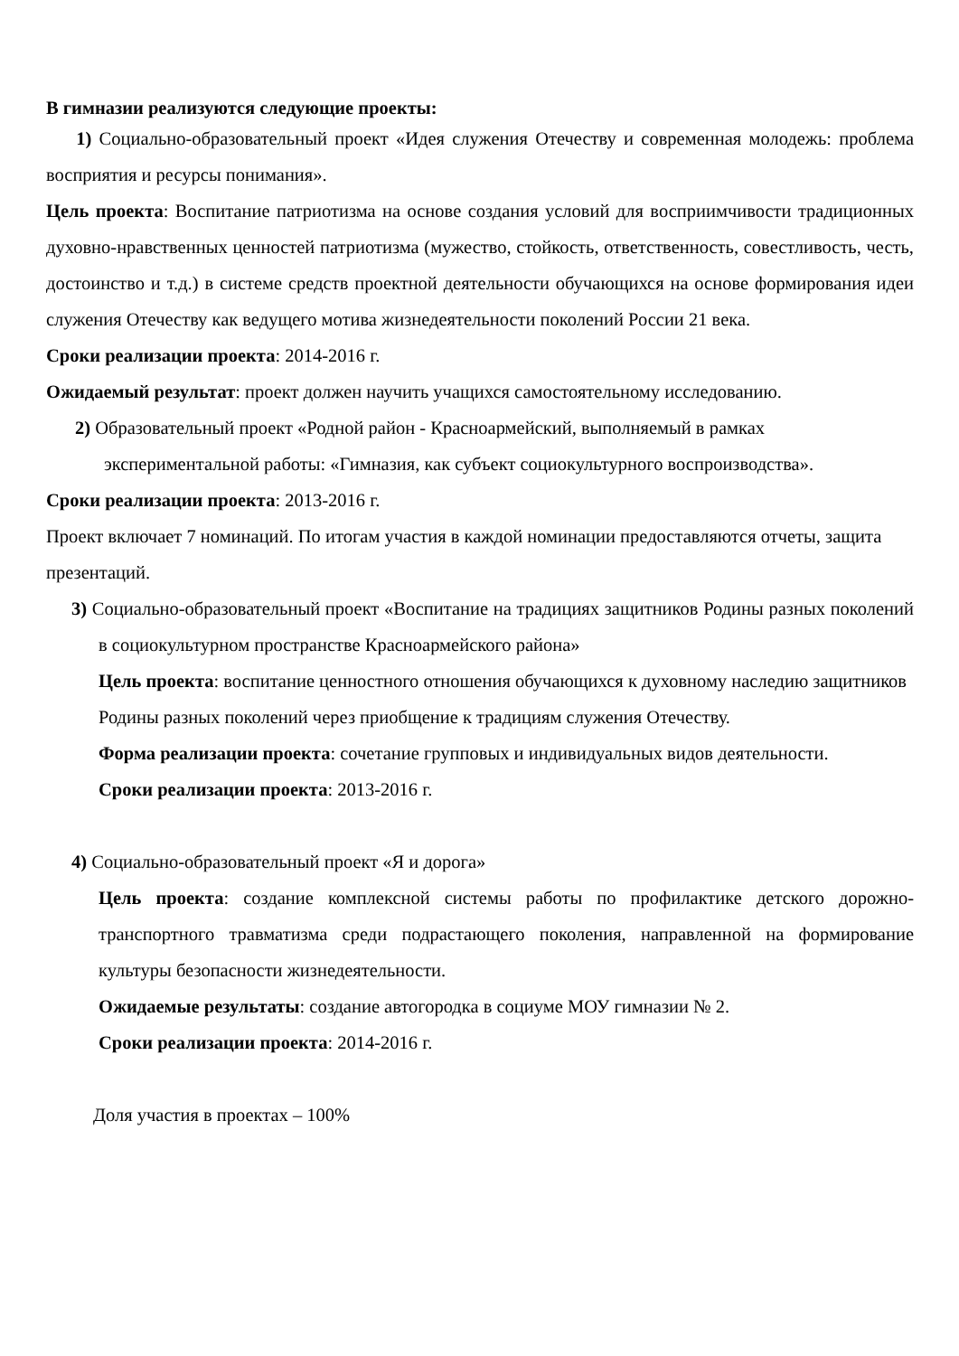В гимназии реализуются следующие проекты:
1) Социально-образовательный проект «Идея служения Отечеству и современная молодежь: проблема восприятия и ресурсы понимания».
Цель проекта: Воспитание патриотизма на основе создания условий для восприимчивости традиционных духовно-нравственных ценностей патриотизма (мужество, стойкость, ответственность, совестливость, честь, достоинство и т.д.) в системе средств проектной деятельности обучающихся на основе формирования идеи служения Отечеству как ведущего мотива жизнедеятельности поколений России 21 века.
Сроки реализации проекта: 2014-2016 г.
Ожидаемый результат: проект должен научить учащихся самостоятельному исследованию.
2) Образовательный проект «Родной район - Красноармейский, выполняемый в рамках экспериментальной работы: «Гимназия, как субъект социокультурного воспроизводства».
Сроки реализации проекта: 2013-2016 г.
Проект включает 7 номинаций. По итогам участия в каждой номинации предоставляются отчеты, защита презентаций.
3) Социально-образовательный проект «Воспитание на традициях защитников Родины разных поколений в социокультурном пространстве Красноармейского района»
Цель проекта: воспитание ценностного отношения обучающихся к духовному наследию защитников Родины разных поколений через приобщение к традициям служения Отечеству.
Форма реализации проекта: сочетание групповых и индивидуальных видов деятельности.
Сроки реализации проекта: 2013-2016 г.
4) Социально-образовательный проект «Я и дорога»
Цель проекта: создание комплексной системы работы по профилактике детского дорожно-транспортного травматизма среди подрастающего поколения, направленной на формирование культуры безопасности жизнедеятельности.
Ожидаемые результаты: создание автогородка в социуме МОУ гимназии № 2.
Сроки реализации проекта: 2014-2016 г.
Доля участия в проектах – 100%